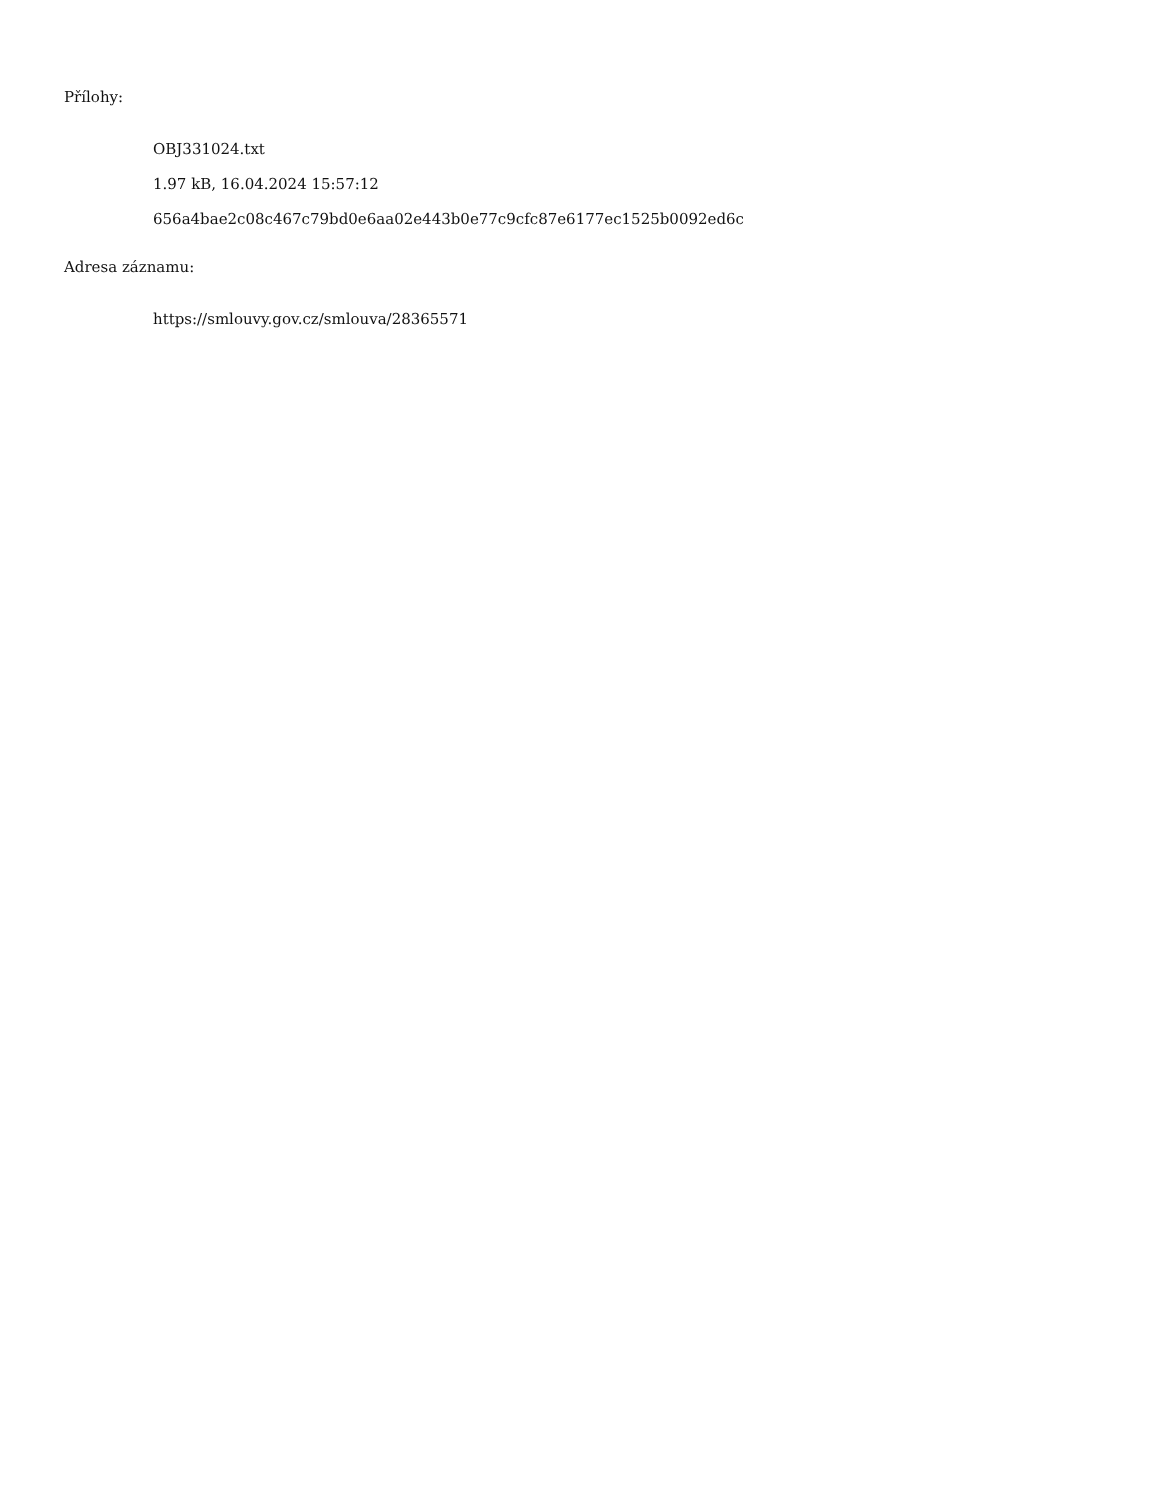Přílohy:
OBJ331024.txt
1.97 kB, 16.04.2024 15:57:12
656a4bae2c08c467c79bd0e6aa02e443b0e77c9cfc87e6177ec1525b0092ed6c
Adresa záznamu:
https://smlouvy.gov.cz/smlouva/28365571